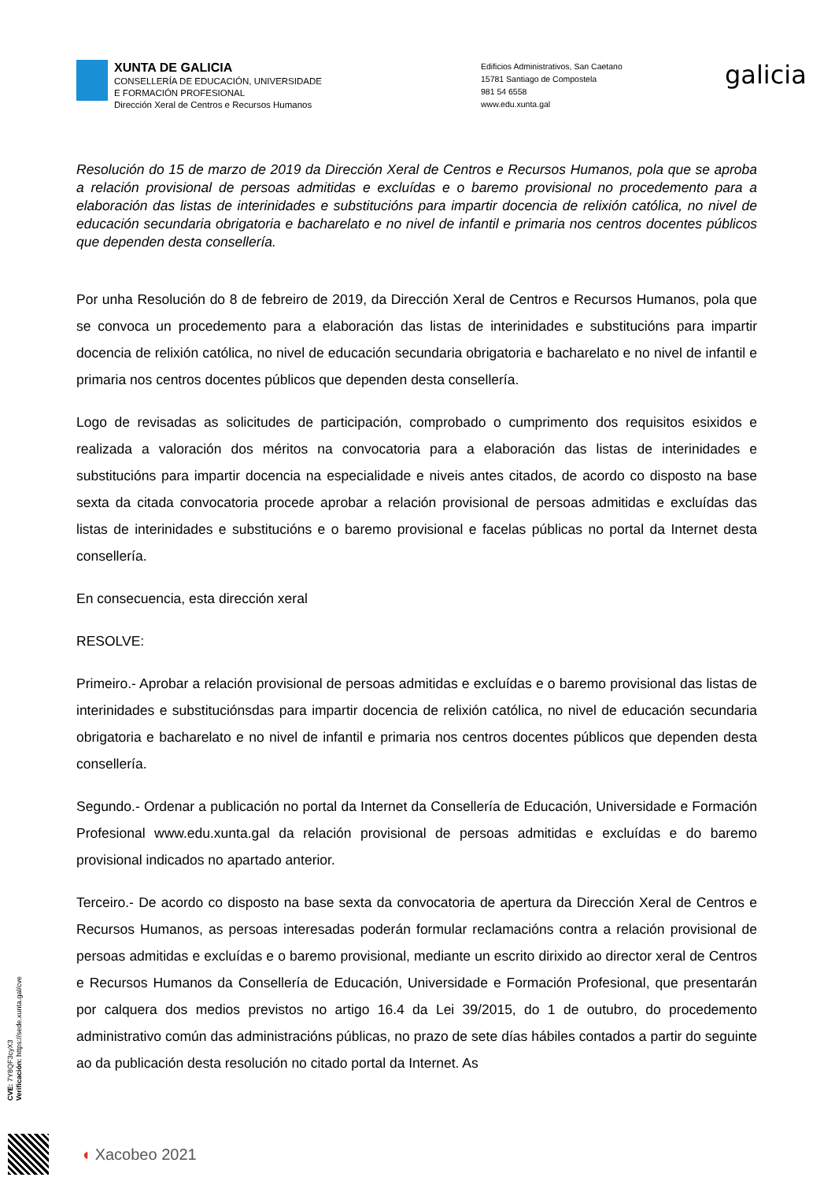XUNTA DE GALICIA
CONSELLERÍA DE EDUCACIÓN, UNIVERSIDADE
E FORMACIÓN PROFESIONAL
Dirección Xeral de Centros e Recursos Humanos
Edificios Administrativos, San Caetano
15781 Santiago de Compostela
981 54 6558
www.edu.xunta.gal
galicia
Resolución do 15 de marzo de 2019 da Dirección Xeral de Centros e Recursos Humanos, pola que se aproba a relación provisional de persoas admitidas e excluídas e o baremo provisional no procedemento para a elaboración das listas de interinidades e substitucións para impartir docencia de relixión católica, no nivel de educación secundaria obrigatoria e bacharelato e no nivel de infantil e primaria nos centros docentes públicos que dependen desta consellería.
Por unha Resolución do 8 de febreiro de 2019, da Dirección Xeral de Centros e Recursos Humanos, pola que se convoca un procedemento para a elaboración das listas de interinidades e substitucións para impartir docencia de relixión católica, no nivel de educación secundaria obrigatoria e bacharelato e no nivel de infantil e primaria nos centros docentes públicos que dependen desta consellería.
Logo de revisadas as solicitudes de participación, comprobado o cumprimento dos requisitos esixidos e realizada a valoración dos méritos na convocatoria para a elaboración das listas de interinidades e substitucións para impartir docencia na especialidade e niveis antes citados, de acordo co disposto na base sexta da citada convocatoria procede aprobar a relación provisional de persoas admitidas e excluídas das listas de interinidades e substitucións e o baremo provisional e facelas públicas no portal da Internet desta consellería.
En consecuencia, esta dirección xeral
RESOLVE:
Primeiro.- Aprobar a relación provisional de persoas admitidas e excluídas e o baremo provisional das listas de interinidades e substituciónsdas para impartir docencia de relixión católica, no nivel de educación secundaria obrigatoria e bacharelato e no nivel de infantil e primaria nos centros docentes públicos que dependen desta consellería.
Segundo.- Ordenar a publicación no portal da Internet da Consellería de Educación, Universidade e Formación Profesional www.edu.xunta.gal da relación provisional de persoas admitidas e excluídas e do baremo provisional indicados no apartado anterior.
Terceiro.- De acordo co disposto na base sexta da convocatoria de apertura da Dirección Xeral de Centros e Recursos Humanos, as persoas interesadas poderán formular reclamacións contra a relación provisional de persoas admitidas e excluídas e o baremo provisional, mediante un escrito dirixido ao director xeral de Centros e Recursos Humanos da Consellería de Educación, Universidade e Formación Profesional, que presentarán por calquera dos medios previstos no artigo 16.4 da Lei 39/2015, do 1 de outubro, do procedemento administrativo común das administracións públicas, no prazo de sete días hábiles contados a partir do seguinte ao da publicación desta resolución no citado portal da Internet. As
CVE: 7Y8QF3cyX3
Verificación: https://sede.xunta.gal/cve
◖ Xacobeo 2021